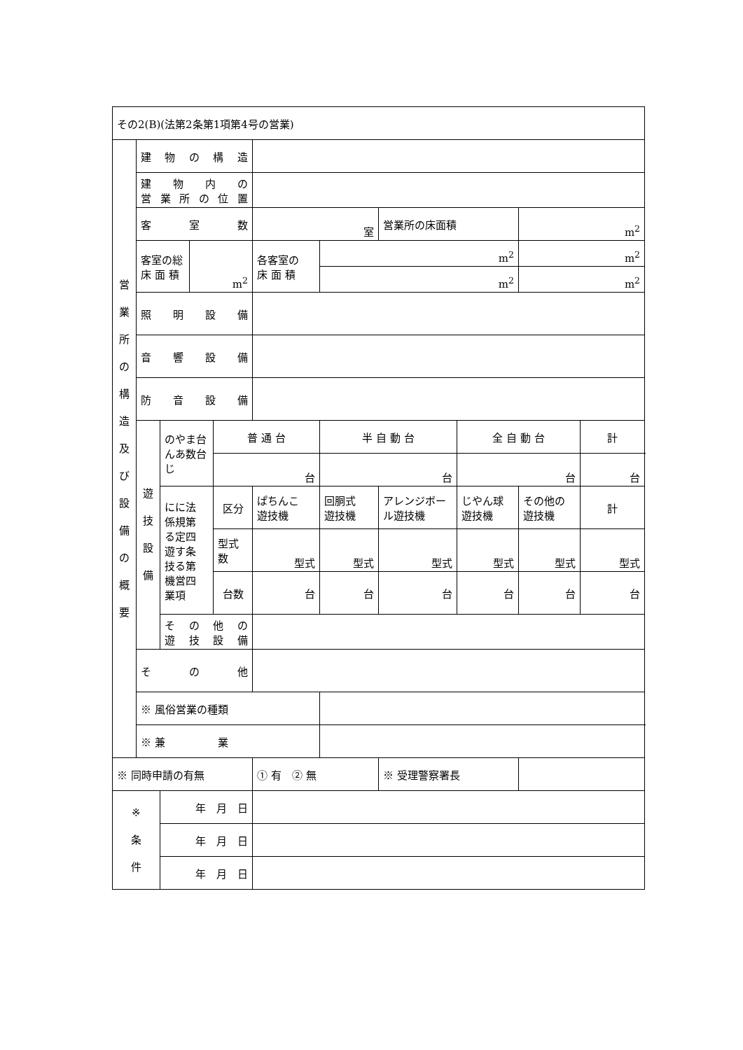| その2(B)(法第2条第1項第4号の営業) | | | | | | | | | | |
| 営 業 所 の 構 造 及 び 設 備 の 概 要 | 建 物 の 構 造 | | | | | | | | | |
| | 建 物 内 の 営業所の位置 | | | | | | | | | |
| | 客 室 数 | | | | 室 | | 営業所の床面積 | | m<sup>2</sup> | |
| | 客室の総 床 面 積 | | m<sup>2</sup> | | 各客室の 床 面 積 | m<sup>2</sup> | | | m<sup>2</sup> | |
| | | | | | | m<sup>2</sup> | | | m<sup>2</sup> | |
| | 照 明 設 備 | | | | | | | | | |
| | 音 響 設 備 | | | | | | | | | |
| | 防 音 設 備 | | | | | | | | | |
| | 遊 技 設 備 | のやま台んあ数台じ | | 普 通 台 | | 半 自 動 台 | | 全 自 動 台 | | 計 |
| | | | | 台 | | 台 | | 台 | | 台 |
| | | にに法 係規第 る定四 遊す条 技る第 機営四 業項 | | 区分 | ぱちんこ 遊技機 | 回胴式 遊技機 | アレンジボール遊技機 | じやん球 遊技機 | その他の 遊技機 | 計 |
| | | | | 型式数 | 型式 | 型式 | 型式 | 型式 | 型式 | 型式 |
| | | | | 台数 | 台 | 台 | 台 | 台 | 台 | 台 |
| | | その他の 遊技設備 | | | | | | | | |
| | そ の 他 | | | | | | | | | |
| | ※ 風俗営業の種類 | | | | | | | | | |
| | ※ 兼 業 | | | | | | | | | |
| ※ 同時申請の有無 | | | | | ① 有 ② 無 | | ※ 受理警察署長 | | | |
| ※ 条 件 | | 年 月 日 | | | | | | | | |
| | | 年 月 日 | | | | | | | | |
| | | 年 月 日 | | | | | | | | |